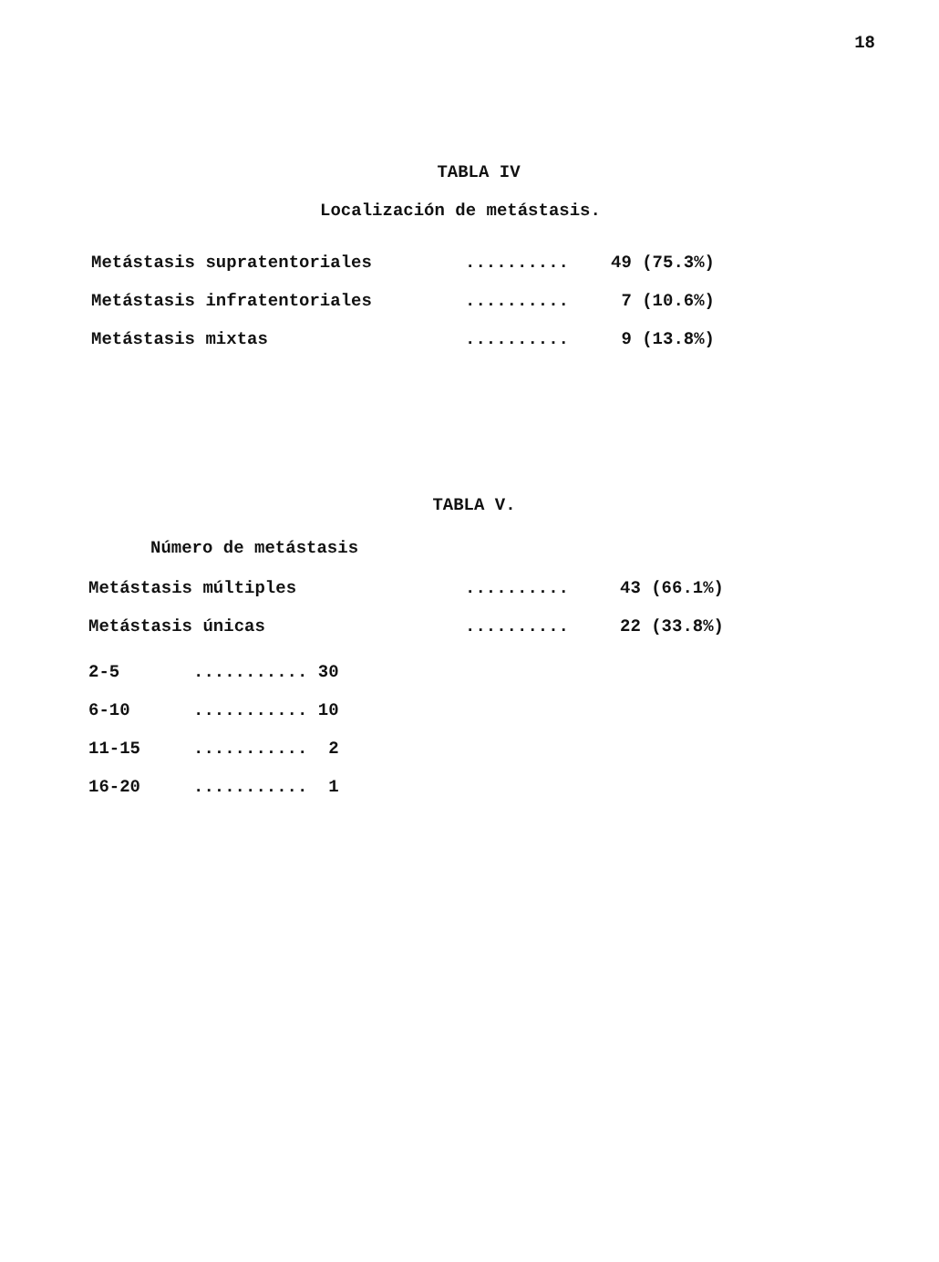18
TABLA IV
Localización de metástasis.
| Metástasis supratentoriales | .......... | 49 (75.3%) |
| Metástasis infratentoriales | .......... | 7 (10.6%) |
| Metástasis mixtas | .......... | 9 (13.8%) |
TABLA V.
Número de metástasis
| Metástasis múltiples | .......... | 43 (66.1%) |
| Metástasis únicas | .......... | 22 (33.8%) |
| 2-5 | ........... 30 |
| 6-10 | ........... 10 |
| 11-15 | ........... 2 |
| 16-20 | ........... 1 |